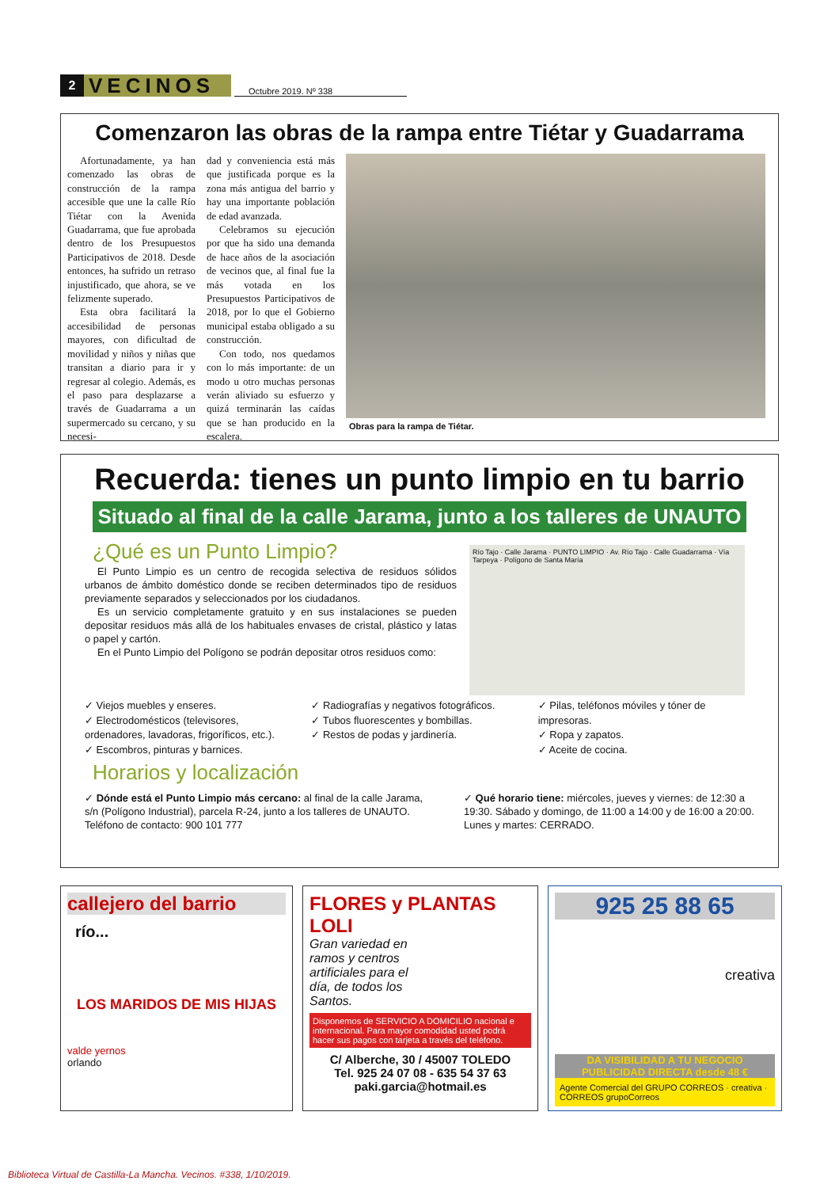2
VECINOS
Octubre 2019. Nº 338
Comenzaron las obras de la rampa entre Tiétar y Guadarrama
Afortunadamente, ya han comenzado las obras de construcción de la rampa accesible que une la calle Río Tiétar con la Avenida Guadarrama, que fue aprobada dentro de los Presupuestos Participativos de 2018. Desde entonces, ha sufrido un retraso injustificado, que ahora, se ve felizmente superado.
Esta obra facilitará la accesibilidad de personas mayores, con dificultad de movilidad y niños y niñas que transitan a diario para ir y regresar al colegio. Además, es el paso para desplazarse a través de Guadarrama a un supermercado su cercano, y su necesi-
dad y conveniencia está más que justificada porque es la zona más antigua del barrio y hay una importante población de edad avanzada.
Celebramos su ejecución por que ha sido una demanda de hace años de la asociación de vecinos que, al final fue la más votada en los Presupuestos Participativos de 2018, por lo que el Gobierno municipal estaba obligado a su construcción.
Con todo, nos quedamos con lo más importante: de un modo u otro muchas personas verán aliviado su esfuerzo y quizá terminarán las caídas que se han producido en la escalera.
Obras para la rampa de Tiétar.
Recuerda: tienes un punto limpio en tu barrio
Situado al final de la calle Jarama, junto a los talleres de UNAUTO
¿Qué es un Punto Limpio?
El Punto Limpio es un centro de recogida selectiva de residuos sólidos urbanos de ámbito doméstico donde se reciben determinados tipo de residuos previamente separados y seleccionados por los ciudadanos.
Es un servicio completamente gratuito y en sus instalaciones se pueden depositar residuos más allá de los habituales envases de cristal, plástico y latas o papel y cartón.
En el Punto Limpio del Polígono se podrán depositar otros residuos como:
Río Tajo · Calle Jarama · PUNTO LIMPIO · Av. Río Tajo · Calle Guadarrama · Vía Tarpeya · Polígono de Santa María
✓ Viejos muebles y enseres.
✓ Electrodomésticos (televisores, ordenadores, lavadoras, frigoríficos, etc.).
✓ Escombros, pinturas y barnices.
✓ Radiografías y negativos fotográficos.
✓ Tubos fluorescentes y bombillas.
✓ Restos de podas y jardinería.
✓ Pilas, teléfonos móviles y tóner de impresoras.
✓ Ropa y zapatos.
✓ Aceite de cocina.
Horarios y localización
✓ Dónde está el Punto Limpio más cercano: al final de la calle Jarama, s/n (Polígono Industrial), parcela R-24, junto a los talleres de UNAUTO. Teléfono de contacto: 900 101 777
✓ Qué horario tiene: miércoles, jueves y viernes: de 12:30 a 19:30. Sábado y domingo, de 11:00 a 14:00 y de 16:00 a 20:00. Lunes y martes: CERRADO.
callejero del barrio
río...
LOS MARIDOS DE MIS HIJAS
valde yernos
orlando
FLORES y PLANTAS LOLI
Gran variedad en ramos y centros artificiales para el día, de todos los Santos.
Disponemos de SERVICIO A DOMICILIO nacional e internacional. Para mayor comodidad usted podrá hacer sus pagos con tarjeta a través del teléfono.
C/ Alberche, 30 / 45007 TOLEDO
Tel. 925 24 07 08 - 635 54 37 63
paki.garcia@hotmail.es
925 25 88 65
creativa
DA VISIBILIDAD A TU NEGOCIO
PUBLICIDAD DIRECTA desde 48 €
Agente Comercial del GRUPO CORREOS · creativa · CORREOS grupoCorreos
Biblioteca Virtual de Castilla-La Mancha. Vecinos. #338, 1/10/2019.